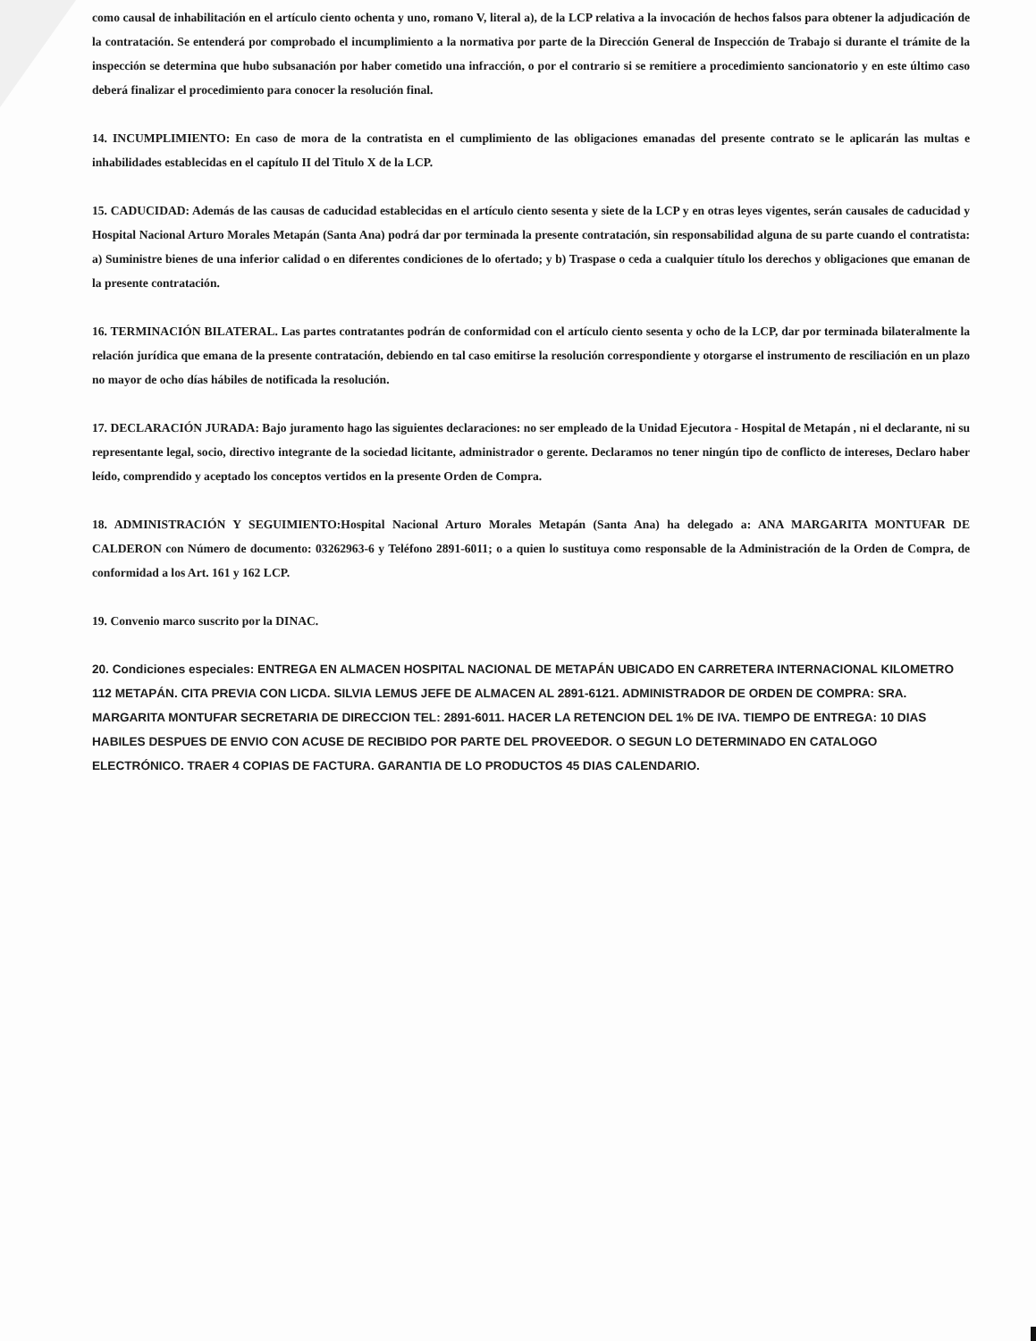como causal de inhabilitación en el artículo ciento ochenta y uno, romano V, literal a), de la LCP relativa a la invocación de hechos falsos para obtener la adjudicación de la contratación. Se entenderá por comprobado el incumplimiento a la normativa por parte de la Dirección General de Inspección de Trabajo si durante el trámite de la inspección se determina que hubo subsanación por haber cometido una infracción, o por el contrario si se remitiere a procedimiento sancionatorio y en este último caso deberá finalizar el procedimiento para conocer la resolución final.
14. INCUMPLIMIENTO: En caso de mora de la contratista en el cumplimiento de las obligaciones emanadas del presente contrato se le aplicarán las multas e inhabilidades establecidas en el capítulo II del Titulo X de la LCP.
15. CADUCIDAD: Además de las causas de caducidad establecidas en el artículo ciento sesenta y siete de la LCP y en otras leyes vigentes, serán causales de caducidad y Hospital Nacional Arturo Morales Metapán (Santa Ana) podrá dar por terminada la presente contratación, sin responsabilidad alguna de su parte cuando el contratista: a) Suministre bienes de una inferior calidad o en diferentes condiciones de lo ofertado; y b) Traspase o ceda a cualquier título los derechos y obligaciones que emanan de la presente contratación.
16. TERMINACIÓN BILATERAL. Las partes contratantes podrán de conformidad con el artículo ciento sesenta y ocho de la LCP, dar por terminada bilateralmente la relación jurídica que emana de la presente contratación, debiendo en tal caso emitirse la resolución correspondiente y otorgarse el instrumento de resciliación en un plazo no mayor de ocho días hábiles de notificada la resolución.
17. DECLARACIÓN JURADA: Bajo juramento hago las siguientes declaraciones: no ser empleado de la Unidad Ejecutora - Hospital de Metapán , ni el declarante, ni su representante legal, socio, directivo integrante de la sociedad licitante, administrador o gerente. Declaramos no tener ningún tipo de conflicto de intereses, Declaro haber leído, comprendido y aceptado los conceptos vertidos en la presente Orden de Compra.
18. ADMINISTRACIÓN Y SEGUIMIENTO:Hospital Nacional Arturo Morales Metapán (Santa Ana) ha delegado a: ANA MARGARITA MONTUFAR DE CALDERON con Número de documento: 03262963-6 y Teléfono 2891-6011; o a quien lo sustituya como responsable de la Administración de la Orden de Compra, de conformidad a los Art. 161 y 162 LCP.
19. Convenio marco suscrito por la DINAC.
20. Condiciones especiales: ENTREGA EN ALMACEN HOSPITAL NACIONAL DE METAPÁN UBICADO EN CARRETERA INTERNACIONAL KILOMETRO 112 METAPÁN. CITA PREVIA CON LICDA. SILVIA LEMUS JEFE DE ALMACEN AL 2891-6121. ADMINISTRADOR DE ORDEN DE COMPRA: SRA. MARGARITA MONTUFAR SECRETARIA DE DIRECCION TEL: 2891-6011. HACER LA RETENCION DEL 1% DE IVA. TIEMPO DE ENTREGA: 10 DIAS HABILES DESPUES DE ENVIO CON ACUSE DE RECIBIDO POR PARTE DEL PROVEEDOR. O SEGUN LO DETERMINADO EN CATALOGO ELECTRÓNICO. TRAER 4 COPIAS DE FACTURA. GARANTIA DE LO PRODUCTOS 45 DIAS CALENDARIO.